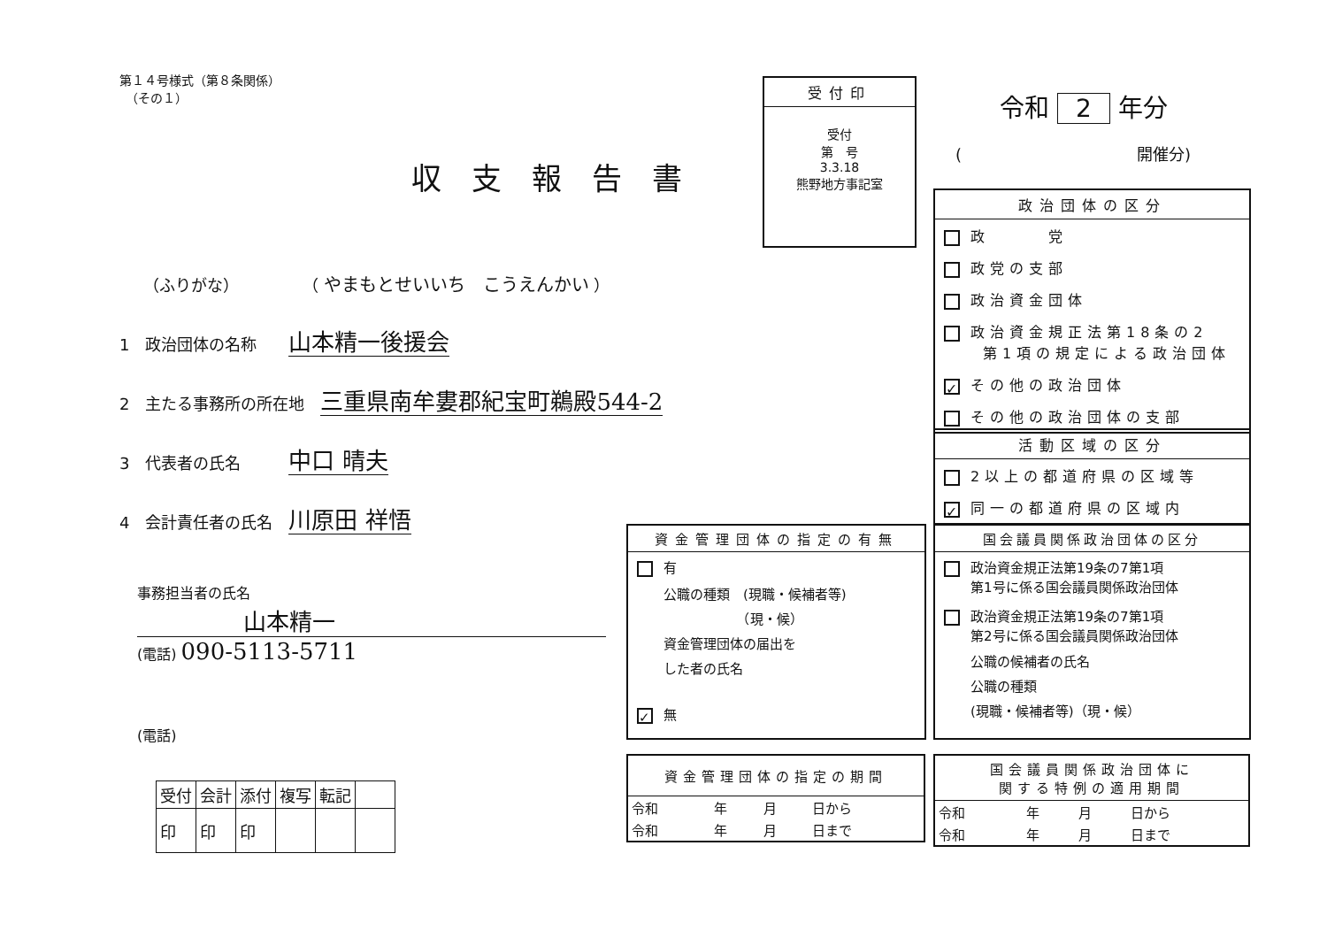第１４号様式（第８条関係）
　（その１）
受付印
受付
第　号
3.3.18
熊野地方事記室
令和 2 年分
(　　　　　　　　　　　開催分)
収支報告書
　　（ふりがな）　　　　　（ やまもとせいいち　こうえんかい ）
1　政治団体の名称　　山本精一後援会
2　主たる事務所の所在地　三重県南牟婁郡紀宝町鵜殿544-2
3　代表者の氏名　　　中口 晴夫
4　会計責任者の氏名　川原田 祥悟
事務担当者の氏名
山本精一
(電話) 090-5113-5711
(電話)
| 受付 | 会計 | 添付 | 複写 | 転記 | |
| 印 | 印 | 印 | | | |
政治団体の区分
政　　　党
政党の支部
政治資金団体
政治資金規正法第18条の2
　　第1項の規定による政治団体
✓ その他の政治団体
その他の政治団体の支部
活動区域の区分
2以上の都道府県の区域等
✓ 同一の都道府県の区域内
資金管理団体の指定の有無
有
公職の種類　(現職・候補者等)
　　　　　　（現・候）
資金管理団体の届出を
した者の氏名
✓ 無
国会議員関係政治団体の区分
政治資金規正法第19条の7第1項
　　第1号に係る国会議員関係政治団体
政治資金規正法第19条の7第1項
　　第2号に係る国会議員関係政治団体
公職の候補者の氏名
公職の種類
(現職・候補者等)（現・候）
| 資金管理団体の指定の期間 | | | |
| --- | --- | --- | --- |
| 令和 | 年 | 月 | 日から |
| 令和 | 年 | 月 | 日まで |
| 国会議員関係政治団体に 関する特例の適用期間 | | | |
| --- | --- | --- | --- |
| 令和 | 年 | 月 | 日から |
| 令和 | 年 | 月 | 日まで |